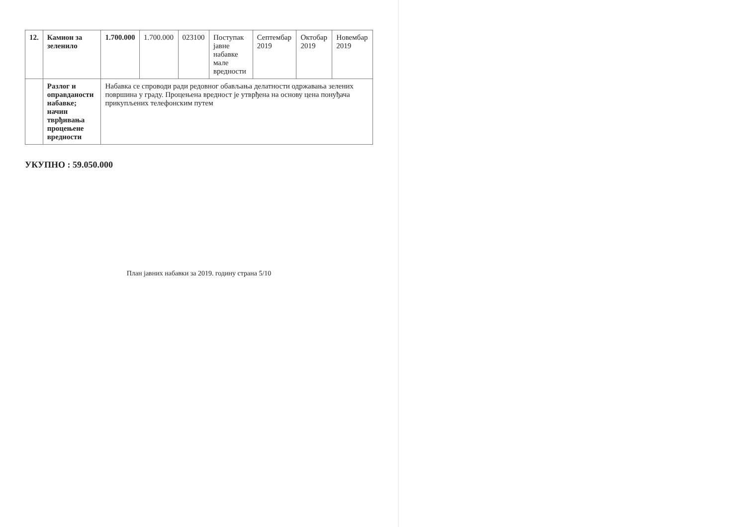| 12. | Камион за зеленило | 1.700.000 | 1.700.000 | 023100 | Поступак јавне набавке мале вредности | Септембар 2019 | Октобар 2019 | Новембар 2019 |
| | Разлог и оправданости набавке; начин тврђивања процењене вредности | Набавка се спроводи ради редовног обављања делатности одржавања зелених површина у граду. Процењена вредност је утврђена на основу цена понуђача прикупљених телефонским путем | | | | | | |
УКУПНО : 59.050.000
План јавних набавки за 2019. годину страна 5/10